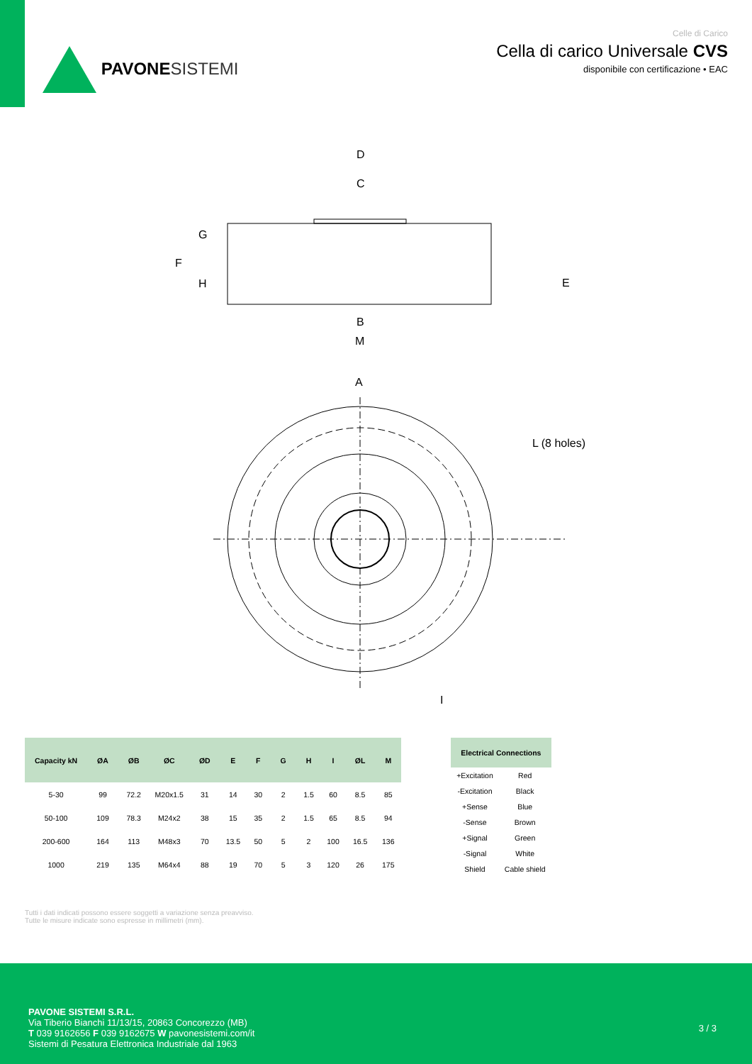PAVONE SISTEMI
Celle di Carico
Cella di carico Universale CVS
disponibile con certificazione • EAC
D
C
G
F
H
E
B
M
A
L (8 holes)
I
| Capacity kN | ØA | ØB | ØC | ØD | E | F | G | H | I | ØL | M |
| --- | --- | --- | --- | --- | --- | --- | --- | --- | --- | --- | --- |
| 5-30 | 99 | 72.2 | M20x1.5 | 31 | 14 | 30 | 2 | 1.5 | 60 | 8.5 | 85 |
| 50-100 | 109 | 78.3 | M24x2 | 38 | 15 | 35 | 2 | 1.5 | 65 | 8.5 | 94 |
| 200-600 | 164 | 113 | M48x3 | 70 | 13.5 | 50 | 5 | 2 | 100 | 16.5 | 136 |
| 1000 | 219 | 135 | M64x4 | 88 | 19 | 70 | 5 | 3 | 120 | 26 | 175 |
| Electrical Connections | |
| --- | --- |
| +Excitation | Red |
| -Excitation | Black |
| +Sense | Blue |
| -Sense | Brown |
| +Signal | Green |
| -Signal | White |
| Shield | Cable shield |
Tutti i dati indicati possono essere soggetti a variazione senza preavviso.
Tutte le misure indicate sono espresse in millimetri (mm).
PAVONE SISTEMI S.R.L.
Via Tiberio Bianchi 11/13/15, 20863 Concorezzo (MB)
T 039 9162656 F 039 9162675 W pavonesistemi.com/it
Sistemi di Pesatura Elettronica Industriale dal 1963
3 / 3